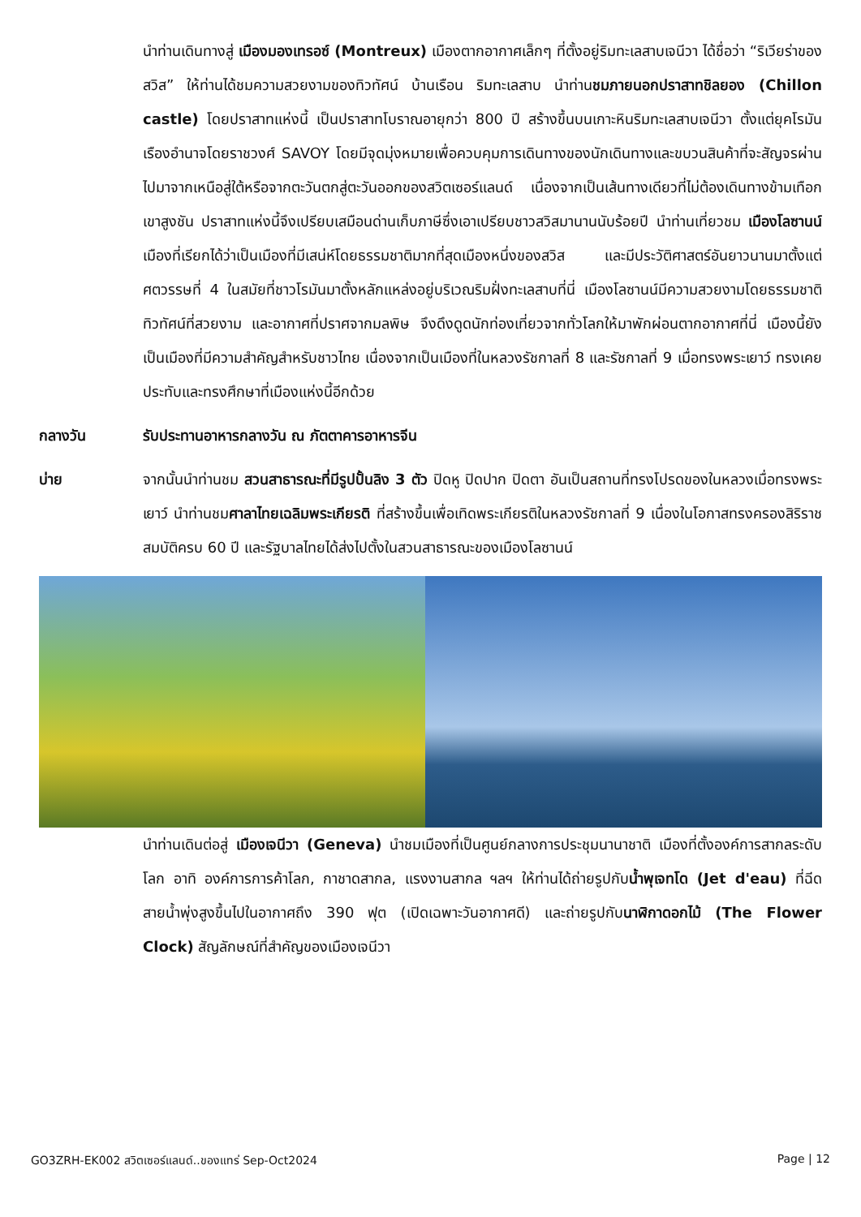นำท่านเดินทางสู่ เมืองมองเทรอซ์ (Montreux) เมืองตากอากาศเล็กๆ ที่ตั้งอยู่ริมทะเลสาบเจนีวา ได้ชื่อว่า “ริเวียร่าของสวิส” ให้ท่านได้ชมความสวยงามของทิวทัศน์ บ้านเรือน ริมทะเลสาบ นำท่านชมภายนอกปราสาทชิลยอง (Chillon castle) โดยปราสาทแห่งนี้ เป็นปราสาทโบราณอายุกว่า 800 ปี สร้างขึ้นบนเกาะหินริมทะเลสาบเจนีวา ตั้งแต่ยุคโรมันเรืองอำนาจโดยราชวงศ์ SAVOY โดยมีจุดมุ่งหมายเพื่อควบคุมการเดินทางของนักเดินทางและขบวนสินค้าที่จะสัญจรผ่านไปมาจากเหนือสู่ใต้หรือจากตะวันตกสู่ตะวันออกของสวิตเซอร์แลนด์ เนื่องจากเป็นเส้นทางเดียวที่ไม่ต้องเดินทางข้ามเทือกเขาสูงชัน ปราสาทแห่งนี้จึงเปรียบเสมือนด่านเก็บภาษีซึ่งเอาเปรียบชาวสวิสมานานนับร้อยปี นำท่านเที่ยวชม เมืองโลซานน์ เมืองที่เรียกได้ว่าเป็นเมืองที่มีเสน่ห์โดยธรรมชาติมากที่สุดเมืองหนึ่งของสวิส และมีประวัติศาสตร์อันยาวนานมาตั้งแต่ศตวรรษที่ 4 ในสมัยที่ชาวโรมันมาตั้งหลักแหล่งอยู่บริเวณริมฝั่งทะเลสาบที่นี่ เมืองโลซานน์มีความสวยงามโดยธรรมชาติ ทิวทัศน์ที่สวยงาม และอากาศที่ปราศจากมลพิษ จึงดึงดูดนักท่องเที่ยวจากทั่วโลกให้มาพักผ่อนตากอากาศที่นี่ เมืองนี้ยังเป็นเมืองที่มีความสำคัญสำหรับชาวไทย เนื่องจากเป็นเมืองที่ในหลวงรัชกาลที่ 8 และรัชกาลที่ 9 เมื่อทรงพระเยาว์ ทรงเคยประทับและทรงศึกษาที่เมืองแห่งนี้อีกด้วย
กลางวัน รับประทานอาหารกลางวัน ณ ภัตตาคารอาหารจีน
บ่าย จากนั้นนำท่านชม สวนสาธารณะที่มีรูปปั้นลิง 3 ตัว ปิดหู ปิดปาก ปิดตา อันเป็นสถานที่ทรงโปรดของในหลวงเมื่อทรงพระเยาว์ นำท่านชมศาลาไทยเฉลิมพระเกียรติ ที่สร้างขึ้นเพื่อเทิดพระเกียรติในหลวงรัชกาลที่ 9 เนื่องในโอกาสทรงครองสิริราชสมบัติครบ 60 ปี และรัฐบาลไทยได้ส่งไปตั้งในสวนสาธารณะของเมืองโลซานน์
นำท่านเดินต่อสู่ เมืองเจนีวา (Geneva) นำชมเมืองที่เป็นศูนย์กลางการประชุมนานาชาติ เมืองที่ตั้งองค์การสากลระดับโลก อาทิ องค์การการค้าโลก, กาชาดสากล, แรงงานสากล ฯลฯ ให้ท่านได้ถ่ายรูปกับน้ำพุเจทโด (Jet d'eau) ที่ฉีดสายน้ำพุ่งสูงขึ้นไปในอากาศถึง 390 ฟุต (เปิดเฉพาะวันอากาศดี) และถ่ายรูปกับนาฬิกาดอกไม้ (The Flower Clock) สัญลักษณ์ที่สำคัญของเมืองเจนีวา
GO3ZRH-EK002 สวิตเซอร์แลนด์..ของแทร่ Sep-Oct2024 Page | 12